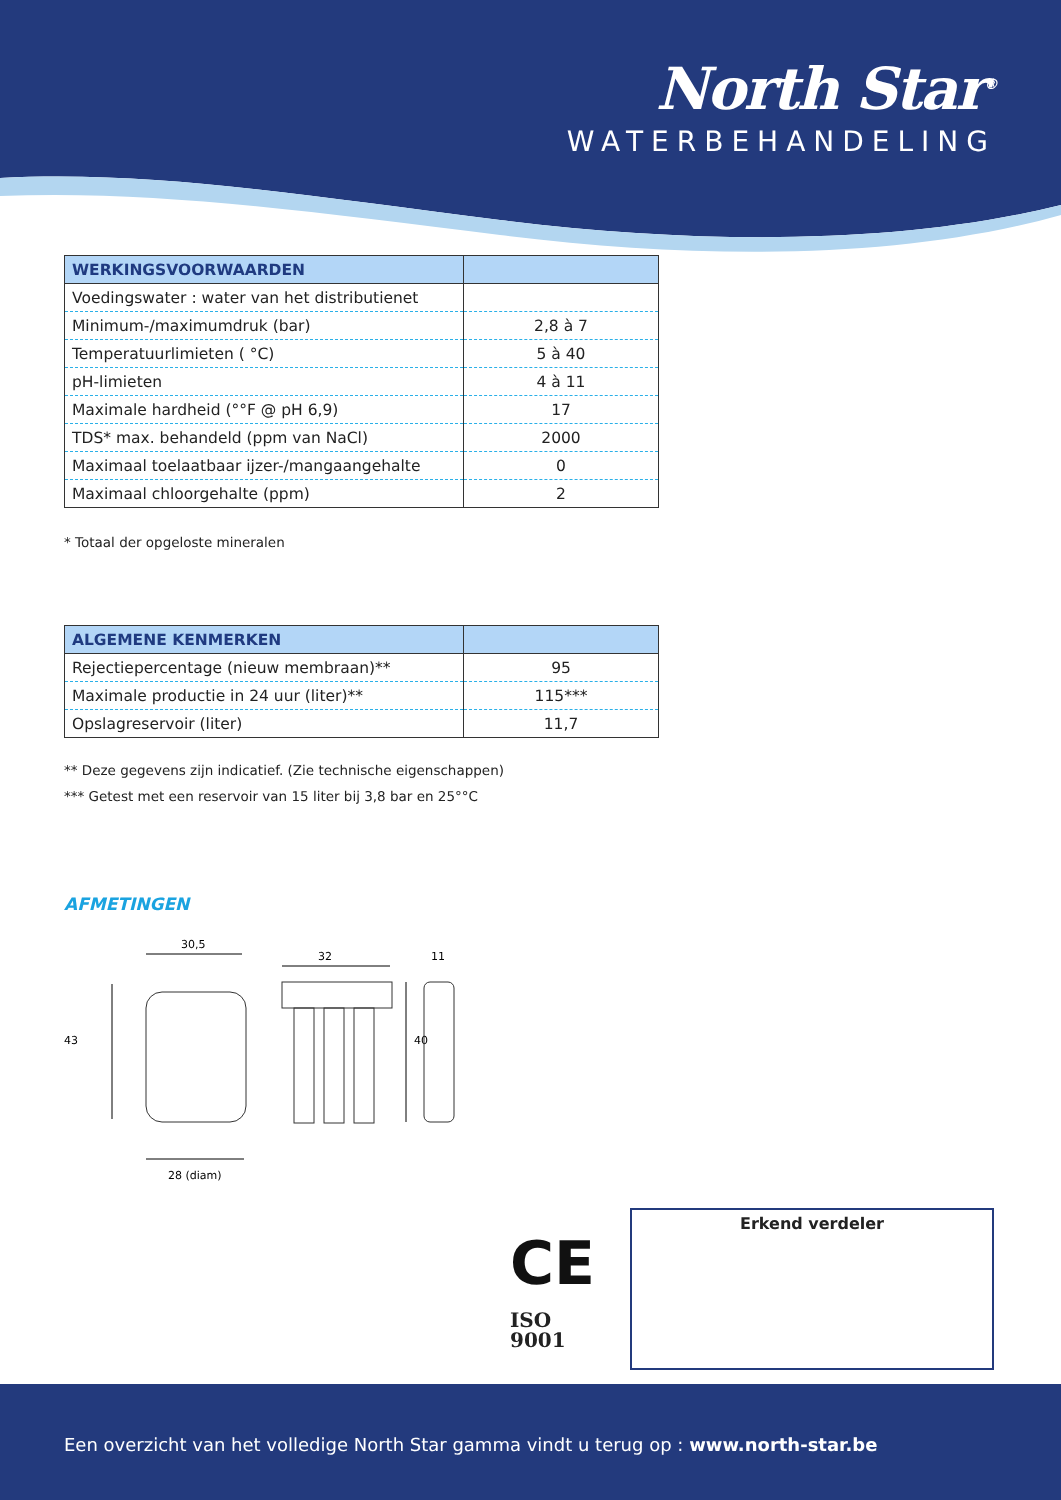North Star<sup>®</sup>
WATERBEHANDELING
| WERKINGSVOORWAARDEN | |
| --- | --- |
| Voedingswater : water van het distributienet | |
| Minimum-/maximumdruk (bar) | 2,8 à 7 |
| Temperatuurlimieten ( °C) | 5 à 40 |
| pH-limieten | 4 à 11 |
| Maximale hardheid (°°F @ pH 6,9) | 17 |
| TDS* max. behandeld (ppm van NaCl) | 2000 |
| Maximaal toelaatbaar ijzer-/mangaangehalte | 0 |
| Maximaal chloorgehalte (ppm) | 2 |
* Totaal der opgeloste mineralen
| ALGEMENE KENMERKEN | |
| --- | --- |
| Rejectiepercentage (nieuw membraan)** | 95 |
| Maximale productie in 24 uur (liter)** | 115*** |
| Opslagreservoir (liter) | 11,7 |
** Deze gegevens zijn indicatief. (Zie technische eigenschappen)
*** Getest met een reservoir van 15 liter bij 3,8 bar en 25°°C
AFMETINGEN
30,5
43
28 (diam)
32
40
11
CE
ISO
9001
Erkend verdeler
Een overzicht van het volledige North Star gamma vindt u terug op : www.north-star.be